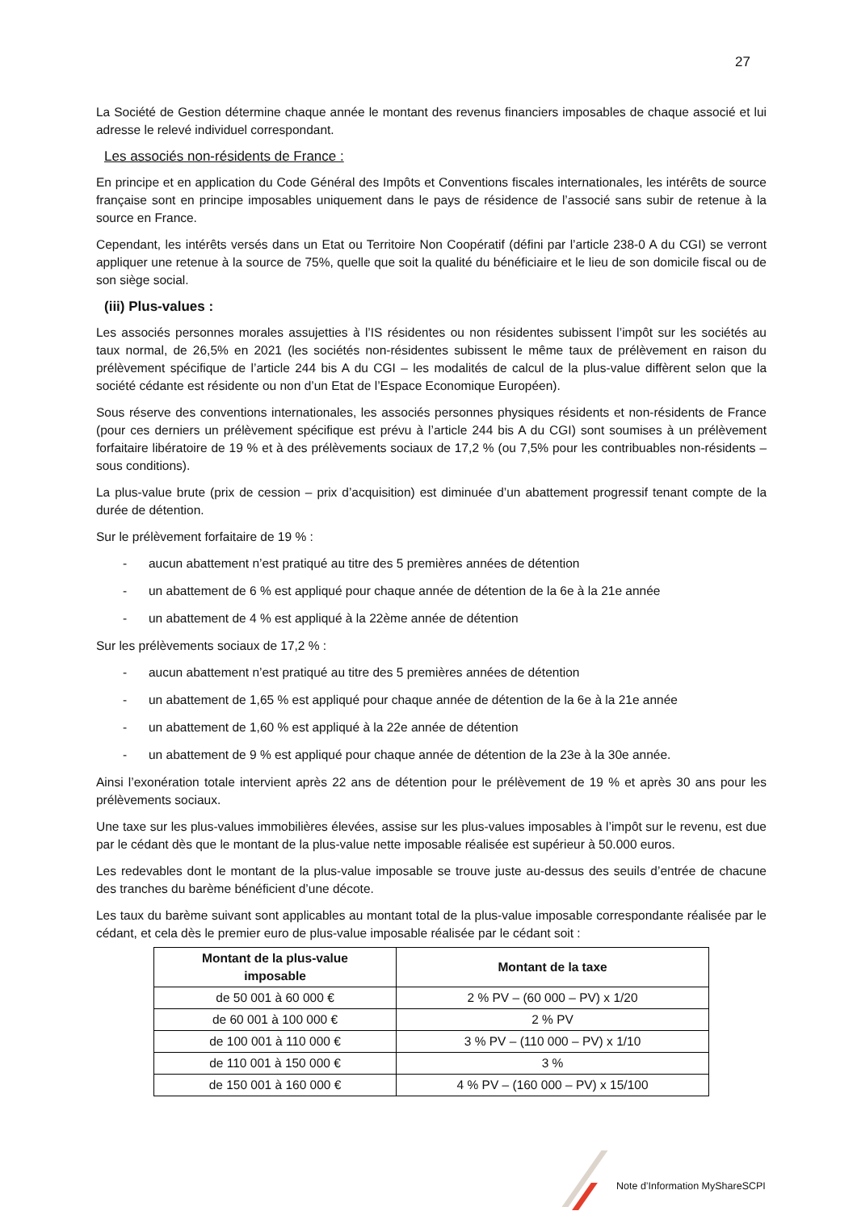27
La Société de Gestion détermine chaque année le montant des revenus financiers imposables de chaque associé et lui adresse le relevé individuel correspondant.
Les associés non-résidents de France :
En principe et en application du Code Général des Impôts et Conventions fiscales internationales, les intérêts de source française sont en principe imposables uniquement dans le pays de résidence de l’associé sans subir de retenue à la source en France.
Cependant, les intérêts versés dans un Etat ou Territoire Non Coopératif (défini par l’article 238-0 A du CGI) se verront appliquer une retenue à la source de 75%, quelle que soit la qualité du bénéficiaire et le lieu de son domicile fiscal ou de son siège social.
(iii) Plus-values :
Les associés personnes morales assujetties à l’IS résidentes ou non résidentes subissent l’impôt sur les sociétés au taux normal, de 26,5% en 2021 (les sociétés non-résidentes subissent le même taux de prélèvement en raison du prélèvement spécifique de l’article 244 bis A du CGI – les modalités de calcul de la plus-value diffèrent selon que la société cédante est résidente ou non d’un Etat de l’Espace Economique Européen).
Sous réserve des conventions internationales, les associés personnes physiques résidents et non-résidents de France (pour ces derniers un prélèvement spécifique est prévu à l’article 244 bis A du CGI) sont soumises à un prélèvement forfaitaire libératoire de 19 % et à des prélèvements sociaux de 17,2 % (ou 7,5% pour les contribuables non-résidents – sous conditions).
La plus-value brute (prix de cession – prix d’acquisition) est diminuée d’un abattement progressif tenant compte de la durée de détention.
Sur le prélèvement forfaitaire de 19 % :
- aucun abattement n’est pratiqué au titre des 5 premières années de détention
- un abattement de 6 % est appliqué pour chaque année de détention de la 6e à la 21e année
- un abattement de 4 % est appliqué à la 22ème année de détention
Sur les prélèvements sociaux de 17,2 % :
- aucun abattement n’est pratiqué au titre des 5 premières années de détention
- un abattement de 1,65 % est appliqué pour chaque année de détention de la 6e à la 21e année
- un abattement de 1,60 % est appliqué à la 22e année de détention
- un abattement de 9 % est appliqué pour chaque année de détention de la 23e à la 30e année.
Ainsi l’exonération totale intervient après 22 ans de détention pour le prélèvement de 19 % et après 30 ans pour les prélèvements sociaux.
Une taxe sur les plus-values immobilières élevées, assise sur les plus-values imposables à l’impôt sur le revenu, est due par le cédant dès que le montant de la plus-value nette imposable réalisée est supérieur à 50.000 euros.
Les redevables dont le montant de la plus-value imposable se trouve juste au-dessus des seuils d’entrée de chacune des tranches du barème bénéficient d’une décote.
Les taux du barème suivant sont applicables au montant total de la plus-value imposable correspondante réalisée par le cédant, et cela dès le premier euro de plus-value imposable réalisée par le cédant soit :
| Montant de la plus-value imposable | Montant de la taxe |
| --- | --- |
| de 50 001 à 60 000 € | 2 % PV – (60 000 – PV) x 1/20 |
| de 60 001 à 100 000 € | 2 % PV |
| de 100 001 à 110 000 € | 3 % PV – (110 000 – PV) x 1/10 |
| de 110 001 à 150 000 € | 3 % |
| de 150 001 à 160 000 € | 4 % PV – (160 000 – PV) x 15/100 |
Note d’Information MyShareSCPI